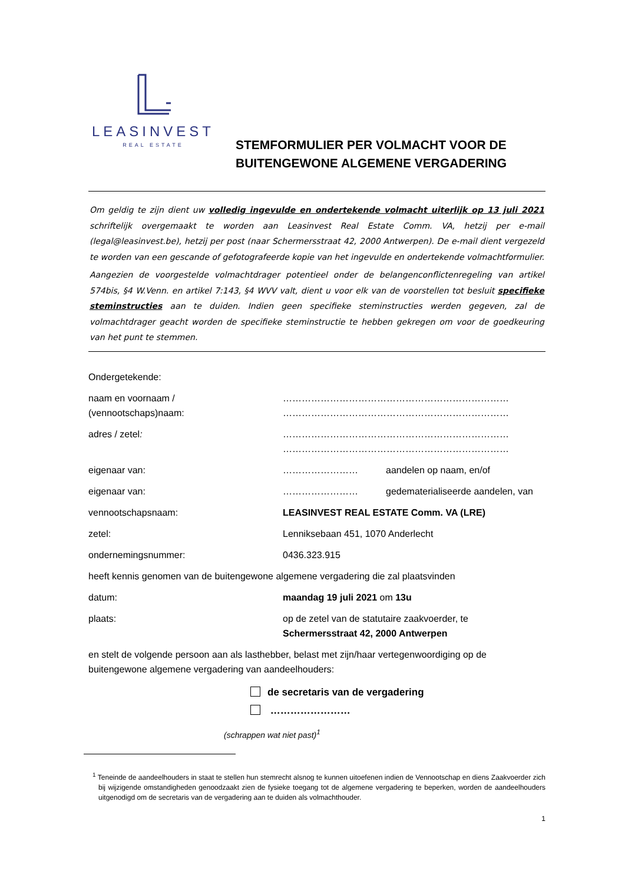LEASINVEST
REAL ESTATE
STEMFORMULIER PER VOLMACHT VOOR DE
BUITENGEWONE ALGEMENE VERGADERING
Om geldig te zijn dient uw volledig ingevulde en ondertekende volmacht uiterlijk op 13 juli 2021 schriftelijk overgemaakt te worden aan Leasinvest Real Estate Comm. VA, hetzij per e-mail (legal@leasinvest.be), hetzij per post (naar Schermersstraat 42, 2000 Antwerpen). De e-mail dient vergezeld te worden van een gescande of gefotografeerde kopie van het ingevulde en ondertekende volmachtformulier.
Aangezien de voorgestelde volmachtdrager potentieel onder de belangenconflictenregeling van artikel 574bis, §4 W.Venn. en artikel 7:143, §4 WVV valt, dient u voor elk van de voorstellen tot besluit specifieke steminstructies aan te duiden. Indien geen specifieke steminstructies werden gegeven, zal de volmachtdrager geacht worden de specifieke steminstructie te hebben gekregen om voor de goedkeuring van het punt te stemmen.
| Ondergetekende: | | |
| naam en voornaam / (vennootschaps)naam: | ……………………………………………………………… ……………………………………………………………… | |
| adres / zetel : | ……………………………………………………………… ……………………………………………………………… | |
| eigenaar van: | …………………… | aandelen op naam, en/of |
| eigenaar van: | …………………… | gedematerialiseerde aandelen, van |
| vennootschapsnaam: | LEASINVEST REAL ESTATE Comm. VA (LRE) | |
| zetel: | Lenniksebaan 451, 1070 Anderlecht | |
| ondernemingsnummer: | 0436.323.915 | |
| heeft kennis genomen van de buitengewone algemene vergadering die zal plaatsvinden | | |
| datum: | maandag 19 juli 2021 om 13u | |
| plaats: | op de zetel van de statutaire zaakvoerder, te Schermersstraat 42, 2000 Antwerpen | |
en stelt de volgende persoon aan als lasthebber, belast met zijn/haar vertegenwoordiging op de buitengewone algemene vergadering van aandeelhouders:
de secretaris van de vergadering
……………………
(schrappen wat niet past)<sup>1</sup>
<sup>1</sup> Teneinde de aandeelhouders in staat te stellen hun stemrecht alsnog te kunnen uitoefenen indien de Vennootschap en diens Zaakvoerder zich bij wijzigende omstandigheden genoodzaakt zien de fysieke toegang tot de algemene vergadering te beperken, worden de aandeelhouders uitgenodigd om de secretaris van de vergadering aan te duiden als volmachthouder.
1